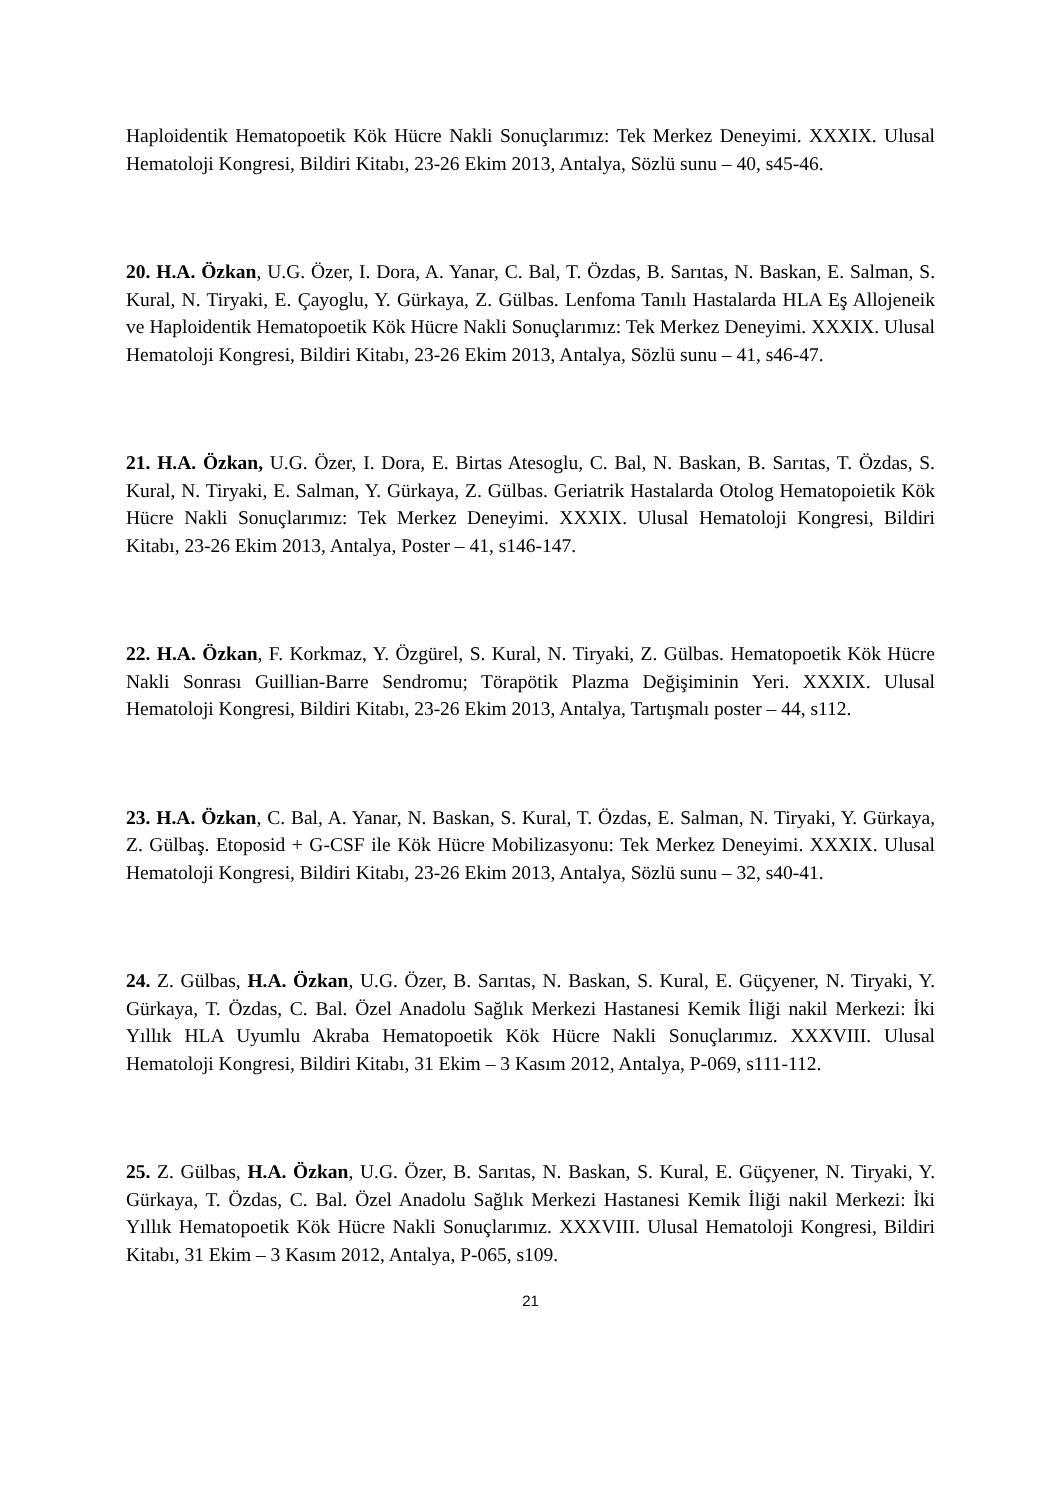Haploidentik Hematopoetik Kök Hücre Nakli Sonuçlarımız: Tek Merkez Deneyimi. XXXIX. Ulusal Hematoloji Kongresi, Bildiri Kitabı, 23-26 Ekim 2013, Antalya, Sözlü sunu – 40, s45-46.
20. H.A. Özkan, U.G. Özer, I. Dora, A. Yanar, C. Bal, T. Özdas, B. Sarıtas, N. Baskan, E. Salman, S. Kural, N. Tiryaki, E. Çayoglu, Y. Gürkaya, Z. Gülbas. Lenfoma Tanılı Hastalarda HLA Eş Allojeneik ve Haploidentik Hematopoetik Kök Hücre Nakli Sonuçlarımız: Tek Merkez Deneyimi. XXXIX. Ulusal Hematoloji Kongresi, Bildiri Kitabı, 23-26 Ekim 2013, Antalya, Sözlü sunu – 41, s46-47.
21. H.A. Özkan, U.G. Özer, I. Dora, E. Birtas Atesoglu, C. Bal, N. Baskan, B. Sarıtas, T. Özdas, S. Kural, N. Tiryaki, E. Salman, Y. Gürkaya, Z. Gülbas. Geriatrik Hastalarda Otolog Hematopoietik Kök Hücre Nakli Sonuçlarımız: Tek Merkez Deneyimi. XXXIX. Ulusal Hematoloji Kongresi, Bildiri Kitabı, 23-26 Ekim 2013, Antalya, Poster – 41, s146-147.
22. H.A. Özkan, F. Korkmaz, Y. Özgürel, S. Kural, N. Tiryaki, Z. Gülbas. Hematopoetik Kök Hücre Nakli Sonrası Guillian-Barre Sendromu; Törapötik Plazma Değişiminin Yeri. XXXIX. Ulusal Hematoloji Kongresi, Bildiri Kitabı, 23-26 Ekim 2013, Antalya, Tartışmalı poster – 44, s112.
23. H.A. Özkan, C. Bal, A. Yanar, N. Baskan, S. Kural, T. Özdas, E. Salman, N. Tiryaki, Y. Gürkaya, Z. Gülbaş. Etoposid + G-CSF ile Kök Hücre Mobilizasyonu: Tek Merkez Deneyimi. XXXIX. Ulusal Hematoloji Kongresi, Bildiri Kitabı, 23-26 Ekim 2013, Antalya, Sözlü sunu – 32, s40-41.
24. Z. Gülbas, H.A. Özkan, U.G. Özer, B. Sarıtas, N. Baskan, S. Kural, E. Güçyener, N. Tiryaki, Y. Gürkaya, T. Özdas, C. Bal. Özel Anadolu Sağlık Merkezi Hastanesi Kemik İliği nakil Merkezi: İki Yıllık HLA Uyumlu Akraba Hematopoetik Kök Hücre Nakli Sonuçlarımız. XXXVIII. Ulusal Hematoloji Kongresi, Bildiri Kitabı, 31 Ekim – 3 Kasım 2012, Antalya, P-069, s111-112.
25. Z. Gülbas, H.A. Özkan, U.G. Özer, B. Sarıtas, N. Baskan, S. Kural, E. Güçyener, N. Tiryaki, Y. Gürkaya, T. Özdas, C. Bal. Özel Anadolu Sağlık Merkezi Hastanesi Kemik İliği nakil Merkezi: İki Yıllık Hematopoetik Kök Hücre Nakli Sonuçlarımız. XXXVIII. Ulusal Hematoloji Kongresi, Bildiri Kitabı, 31 Ekim – 3 Kasım 2012, Antalya, P-065, s109.
21